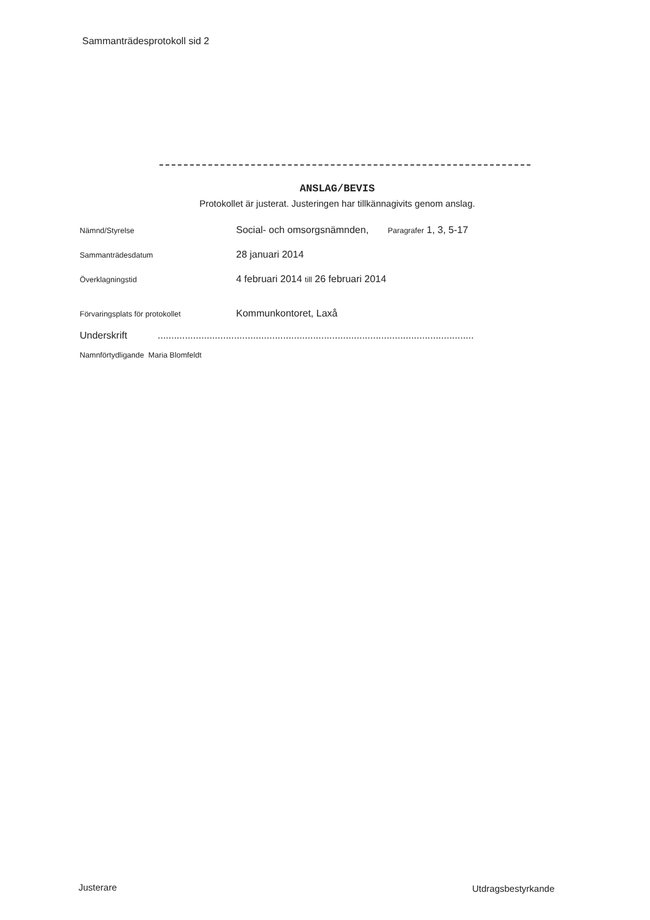Sammanträdesprotokoll sid 2
ANSLAG/BEVIS
Protokollet är justerat. Justeringen har tillkännagivits genom anslag.
Nämnd/Styrelse
Social- och omsorgsnämnden, Paragrafer 1, 3, 5-17
Sammanträdesdatum
28 januari 2014
Överklagningstid
4 februari 2014 till 26 februari 2014
Förvaringsplats för protokollet
Kommunkontoret, Laxå
Underskrift ....................................................................................................................
Namnförtydligande Maria Blomfeldt
Justerare Utdragsbestyrkande